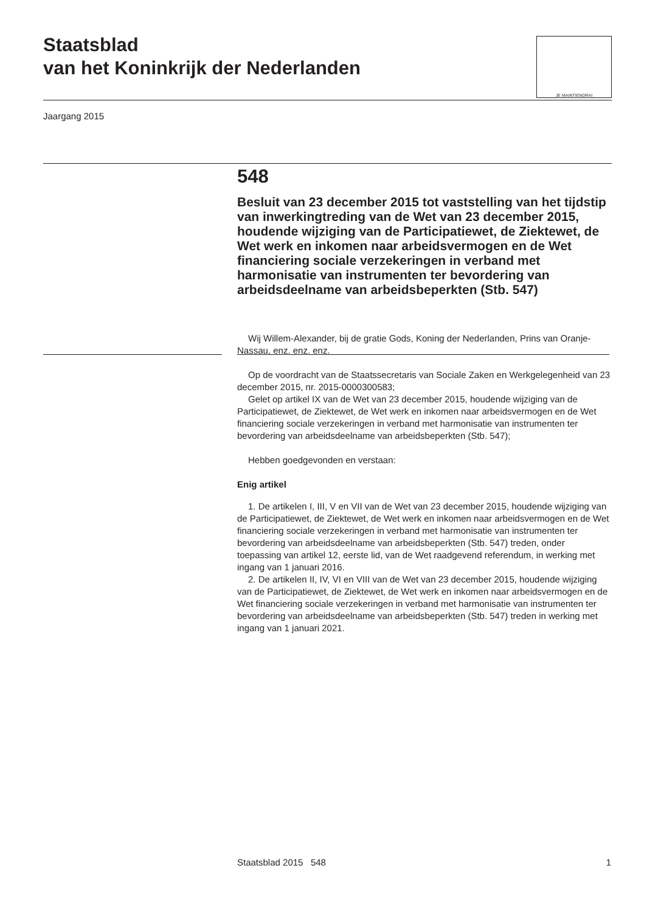Staatsblad
van het Koninkrijk der Nederlanden
JE MAINTIENDRAI
Jaargang 2015
548
Besluit van 23 december 2015 tot vaststelling van het tijdstip van inwerkingtreding van de Wet van 23 december 2015, houdende wijziging van de Participatiewet, de Ziektewet, de Wet werk en inkomen naar arbeidsvermogen en de Wet financiering sociale verzekeringen in verband met harmonisatie van instrumenten ter bevordering van arbeidsdeelname van arbeidsbeperkten (Stb. 547)
Wij Willem-Alexander, bij de gratie Gods, Koning der Nederlanden, Prins van Oranje-Nassau, enz. enz. enz.
Op de voordracht van de Staatssecretaris van Sociale Zaken en Werkgelegenheid van 23 december 2015, nr. 2015-0000300583;
Gelet op artikel IX van de Wet van 23 december 2015, houdende wijziging van de Participatiewet, de Ziektewet, de Wet werk en inkomen naar arbeidsvermogen en de Wet financiering sociale verzekeringen in verband met harmonisatie van instrumenten ter bevordering van arbeidsdeelname van arbeidsbeperkten (Stb. 547);
Hebben goedgevonden en verstaan:
Enig artikel
1. De artikelen I, III, V en VII van de Wet van 23 december 2015, houdende wijziging van de Participatiewet, de Ziektewet, de Wet werk en inkomen naar arbeidsvermogen en de Wet financiering sociale verzekeringen in verband met harmonisatie van instrumenten ter bevordering van arbeidsdeelname van arbeidsbeperkten (Stb. 547) treden, onder toepassing van artikel 12, eerste lid, van de Wet raadgevend referendum, in werking met ingang van 1 januari 2016.
2. De artikelen II, IV, VI en VIII van de Wet van 23 december 2015, houdende wijziging van de Participatiewet, de Ziektewet, de Wet werk en inkomen naar arbeidsvermogen en de Wet financiering sociale verzekeringen in verband met harmonisatie van instrumenten ter bevordering van arbeidsdeelname van arbeidsbeperkten (Stb. 547) treden in werking met ingang van 1 januari 2021.
Staatsblad 2015 548 1